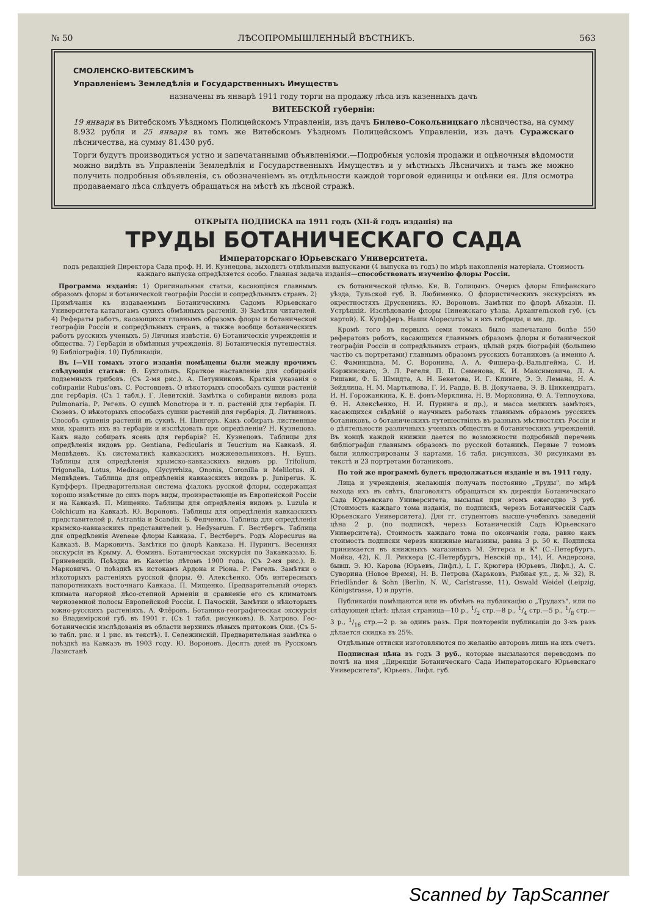№ 50 ЛѢСОПРОМЫШЛЕННЫЙ ВѢСТНИКЪ. 563
СМОЛЕНСКО-ВИТЕБСКИМЪ
Управленіемъ Земледѣлія и Государственныхъ Имуществъ
назначены въ январѣ 1911 году торги на продажу лѣса изъ казенныхъ дачъ
ВИТЕБСКОЙ губерніи:
19 января въ Витебскомъ Уѣздномъ Полицейскомъ Управленіи, изъ дачъ Билево-Сокольницкаго лѣсничества, на сумму 8.932 рубля и 25 января въ томъ же Витебскомъ Уѣздномъ Полицейскомъ Управленіи, изъ дачъ Суражскаго лѣсничества, на сумму 81.430 руб.
Торги будутъ производиться устно и запечатанными объявленіями.—Подробныя условія продажи и оцѣночныя вѣдомости можно видѣть въ Управленіи Земледѣлія и Государственныхъ Имуществъ и у мѣстныхъ Лѣсничихъ и тамъ же можно получить подробныя объявленія, съ обозначеніемъ въ отдѣльности каждой торговой единицы и оцѣнки ея. Для осмотра продаваемаго лѣса слѣдуетъ обращаться на мѣстѣ къ лѣсной стражѣ.
ОТКРЫТА ПОДПИСКА на 1911 годъ (XII-й годъ изданія) на
ТРУДЫ БОТАНИЧЕСКАГО САДА
Императорскаго Юрьевскаго Университета.
подъ редакціей Директора Сада проф. Н. И. Кузнецова, выходятъ отдѣльными выпусками (4 выпуска въ годъ) по мѣрѣ накопленія матеріала. Стоимость каждаго выпуска опредѣляется особо. Главная задача изданія—способствовать изученію флоры Россіи.
Программа изданія: 1) Оригинальныя статьи, касающіяся главнымъ образомъ флоры и ботанической географіи Россіи и сопредѣльныхъ странъ. 2) Примѣчанія къ издаваемымъ Ботаническимъ Садомъ Юрьевскаго Университета каталогамъ сухихъ обмѣнныхъ растеній. 3) Замѣтки читателей. 4) Рефераты работъ, касающихся главнымъ образомъ флоры и ботанической географіи Россіи и сопредѣльныхъ странъ, а также вообще ботаническихъ работъ русскихъ ученыхъ. 5) Личныя извѣстія. 6) Ботаническія учрежденія и общества. 7) Гербаріи и обмѣнныя учрежденія. 8) Ботаническія путешествія. 9) Библіографія. 10) Публикаціи.
Въ I—VII томахъ этого изданія помѣщены были между прочимъ слѣдующія статьи: Ѳ. Бухгольцъ. Краткое наставленіе для собиранія подземныхъ грибовъ. (Съ 2-мя рис.). А. Петунниковъ. Краткія указанія о собираніи Rubus'овъ. С. Ростовцевъ. О нѣкоторыхъ способахъ сушки растеній для гербарія. (Съ 1 табл.). Г. Левитскій. Замѣтка о собираніи видовъ рода Pulmonaria. Р. Регель. О сушкѣ Monotropa и т. п. растеній для гербарія. П. Сюзевъ. О нѣкоторыхъ способахъ сушки растеній для гербарія. Д. Литвиновъ. Способъ сушенія растеній въ сукнѣ. Н. Цингеръ. Какъ собирать лиственные мхи, хранить ихъ въ гербаріи и изслѣдовать при опредѣленіи? Н. Кузнецовъ. Какъ надо собирать ясень для гербарія? Н. Кузнецовъ. Таблицы для опредѣленія видовъ pp. Gentiana, Pedicularis и Teucrium на Кавказѣ. Я. Медвѣдевъ. Къ систематикѣ кавказскихъ можжевельниковъ. Н. Бушъ. Таблицы для опредѣленія крымско-кавказскихъ видовъ pp. Trifolium, Trigonella, Lotus, Medicago, Glycyrrhiza, Ononis, Coronilla и Melilotus. Я. Медвѣдевъ. Таблица для опредѣленія кавказскихъ видовъ р. Juniperus. К. Купфферъ. Предварительная система фіалокъ русской флоры, содержащая хорошо извѣстные до сихъ поръ виды, произрастающіе въ Европейской Россіи и на Кавказѣ. П. Мищенко. Таблицы для опредѣленія видовъ р. Luzula и Colchicum на Кавказѣ. Ю. Вороновъ. Таблицы для опредѣленія кавказскихъ представителей р. Astrantia и Scandix. Б. Федченко. Таблица для опредѣленія крымско-кавказскихъ представителей р. Hedysarum. Г. Вестбергъ. Таблица для опредѣленія Aveneae флоры Кавказа. Г. Вестбергъ. Родъ Alopecurus на Кавказѣ. В. Марковичъ. Замѣтки по флорѣ Кавказа. Н. Пурингъ. Весенняя экскурсія въ Крыму. А. Ѳоминъ. Ботаническая экскурсія по Закавказью. Б. Гриневецкій. Поѣздка въ Кахетію лѣтомъ 1900 года. (Съ 2-мя рис.). В. Марковичъ. О поѣздкѣ къ истокамъ Ардона и Ріона. Р. Регель. Замѣтки о нѣкоторыхъ растеніяхъ русской флоры. Ѳ. Алексѣенко. Объ интересныхъ папоротникахъ восточнаго Кавказа. П. Мищенко. Предварительный очеркъ климата нагорной лѣсо-степной Арменіи и сравненіе его съ климатомъ черноземной полосы Европейской Россіи. І. Пачоскій. Замѣтки о нѣкоторыхъ южно-русскихъ растеніяхъ. А. Флёровъ. Ботанико-географическая экскурсія во Владимірской губ. въ 1901 г. (Съ 1 табл. рисунковъ). В. Хатрово. Гео-ботаническія изслѣдованія въ области верхнихъ лѣвыхъ притоковъ Оки. (Съ 5-ю табл. рис. и 1 рис. въ текстѣ). І. Сележинскій. Предварительная замѣтка о поѣздкѣ на Кавказъ въ 1903 году. Ю. Вороновъ. Десять дней въ Русскомъ Лазистанѣ
съ ботанической цѣлью. Кн. В. Голицынъ. Очеркъ флоры Епифанскаго уѣзда, Тульской губ. В. Любименко. О флористическихъ экскурсіяхъ въ окрестностяхъ Друскеникъ. Ю. Вороновъ. Замѣтки по флорѣ Абхазіи. П. Устрѣцкій. Изслѣдованіе флоры Пинежскаго уѣзда, Архангельской губ. (съ картой). К. Купфферъ. Наши Alopecurus'ы и ихъ гибриды, и мн. др.
Кромѣ того въ первыхъ семи томахъ было напечатано болѣе 550 рефератовъ работъ, касающихся главнымъ образомъ флоры и ботанической географіи Россіи и сопредѣльныхъ странъ, цѣлый рядъ біографій (большею частію съ портретами) главнымъ образомъ русскихъ ботаниковъ (а именно А. С. Фаминцына, М. С. Воронина, А. А. Фишера-ф.-Вальдгейма, С. И. Коржинскаго, Э. Л. Регеля, П. П. Семенова, К. И. Максимовича, Л. А. Ришави, Ф. Б. Шмидта, А. Н. Бекетова, И. Г. Клинге, Э. Э. Лемана, Н. А. Зейдлица, Н. М. Мартьянова, Г. И. Радде, В. В. Докучаева, Э. В. Циккендратъ, И. Н. Горожанкина, К. Е. фонъ-Мерклина, Н. В. Морковина, Ѳ. А. Теплоухова, Ѳ. Н. Алексѣенко, Н. И. Пуринга и др.), и масса мелкихъ замѣтокъ, касающихся свѣдѣній о научныхъ работахъ главнымъ образомъ русскихъ ботаниковъ, о ботаническихъ путешествіяхъ въ разныхъ мѣстностяхъ Россіи и о дѣятельности различныхъ ученыхъ обществъ и ботаническихъ учрежденій. Въ концѣ каждой книжки дается по возможности подробный перечень библіографіи главнымъ образомъ по русской ботаникѣ. Первые 7 томовъ были иллюстрированы 3 картами, 16 табл. рисунковъ, 30 рисунками въ текстѣ и 23 портретами ботаниковъ.
По той же программѣ будетъ продолжаться изданіе и въ 1911 году.
Лица и учрежденія, желающія получать постоянно „Труды", по мѣрѣ выхода ихъ въ свѣтъ, благоволятъ обращаться къ дирекціи Ботаническаго Сада Юрьевскаго Университета, высылая при этомъ ежегодно 3 руб. (Стоимость каждаго тома изданія, по подпискѣ, черезъ Ботаническій Садъ Юрьевскаго Университета). Для гг. студентовъ высше-учебныхъ заведеній цѣна 2 р. (по подпискѣ, черезъ Ботаническій Садъ Юрьевскаго Университета). Стоимость каждаго тома по окончаніи года, равно какъ стоимость подписки черезъ книжные магазины, равна 3 р. 50 к. Подписка принимается въ книжныхъ магазинахъ М. Эггерса и К° (С.-Петербургъ, Мойка, 42), К. Л. Риккера (С.-Петербургъ, Невскій пр., 14), И. Андерсона, бывш. Э. Ю. Карова (Юрьевъ, Лифл.), І. Г. Крюгера (Юрьевъ, Лифл.), А. С. Суворина (Новое Время), Н. В. Петрова (Харьковъ, Рыбная ул., д. № 32), R. Friedländer & Sohn (Berlin, N. W., Carlstrasse, 11), Oswald Weidel (Leipzig, Königstrasse, 1) и другіе.
Публикаціи помѣщаются или въ обмѣнъ на публикацію о „Трудахъ", или по слѣдующей цѣнѣ: цѣлая страница—10 р., 1/2 стр.—8 р., 1/4 стр.—5 р., 1/8 стр.—3 р., 1/16 стр.—2 р. за одинъ разъ. При повтореніи публикаціи до 3-хъ разъ дѣлается скидка въ 25%.
Отдѣльные оттиски изготовляются по желанію авторовъ лишь на ихъ счетъ.
Подписная цѣна въ годъ 3 руб., которые высылаются переводомъ по почтѣ на имя „Дирекціи Ботаническаго Сада Императорскаго Юрьевскаго Университета", Юрьевъ, Лифл. губ.
Scanned by TapScanner